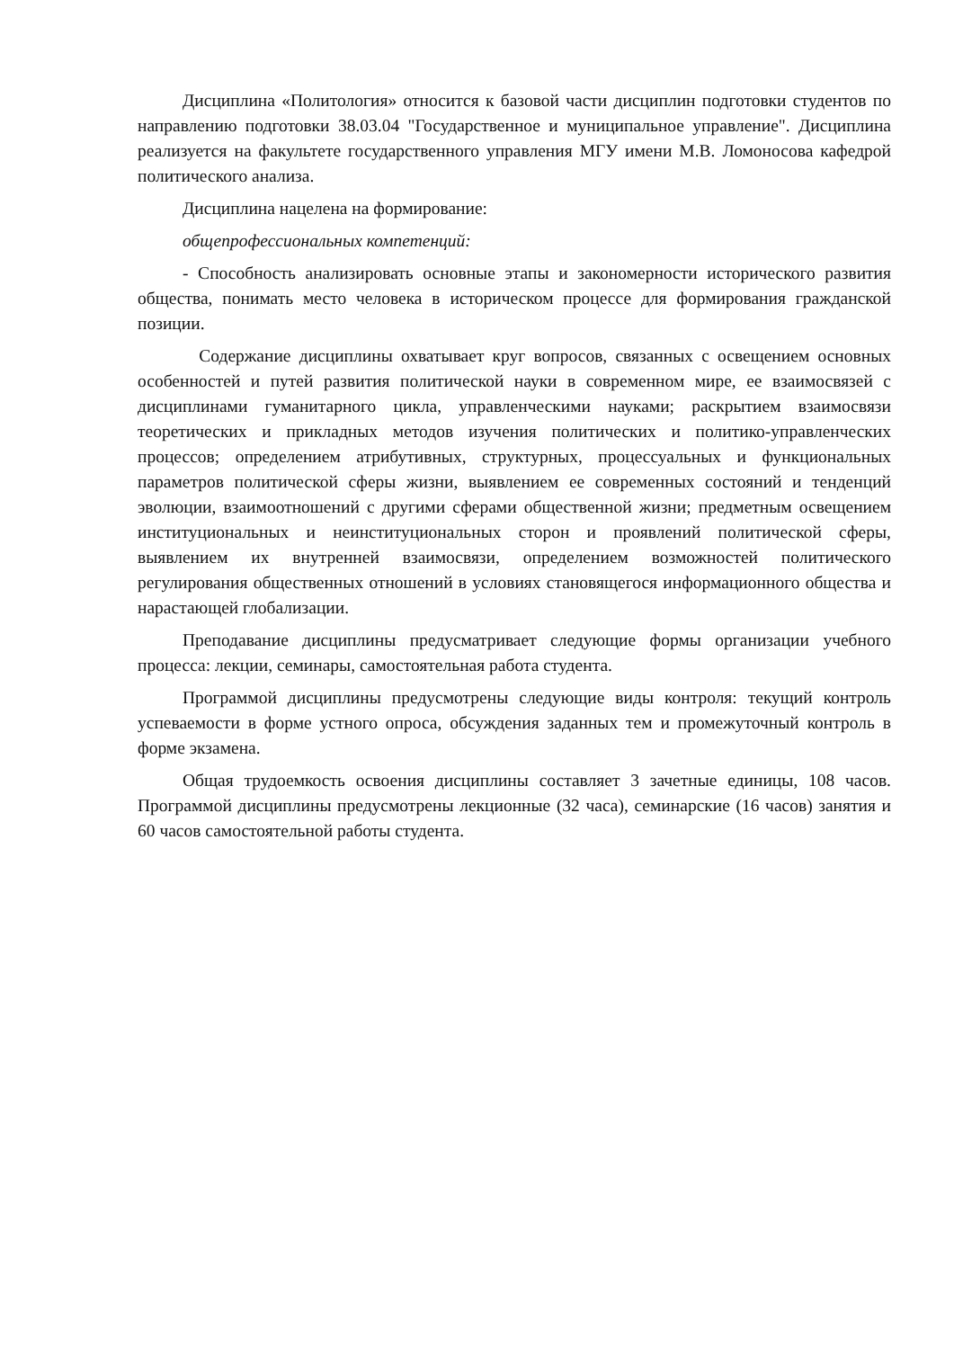Дисциплина «Политология» относится к базовой части дисциплин подготовки студентов по направлению подготовки 38.03.04 "Государственное и муниципальное управление". Дисциплина реализуется на факультете государственного управления МГУ имени М.В. Ломоносова кафедрой политического анализа.
Дисциплина нацелена на формирование:
общепрофессиональных компетенций:
- Способность анализировать основные этапы и закономерности исторического развития общества, понимать место человека в историческом процессе для формирования гражданской позиции.
Содержание дисциплины охватывает круг вопросов, связанных с освещением основных особенностей и путей развития политической науки в современном мире, ее взаимосвязей с дисциплинами гуманитарного цикла, управленческими науками; раскрытием взаимосвязи теоретических и прикладных методов изучения политических и политико-управленческих процессов; определением атрибутивных, структурных, процессуальных и функциональных параметров политической сферы жизни, выявлением ее современных состояний и тенденций эволюции, взаимоотношений с другими сферами общественной жизни; предметным освещением институциональных и неинституциональных сторон и проявлений политической сферы, выявлением их внутренней взаимосвязи, определением возможностей политического регулирования общественных отношений в условиях становящегося информационного общества и нарастающей глобализации.
Преподавание дисциплины предусматривает следующие формы организации учебного процесса: лекции, семинары, самостоятельная работа студента.
Программой дисциплины предусмотрены следующие виды контроля: текущий контроль успеваемости в форме устного опроса, обсуждения заданных тем и промежуточный контроль в форме экзамена.
Общая трудоемкость освоения дисциплины составляет 3 зачетные единицы, 108 часов. Программой дисциплины предусмотрены лекционные (32 часа), семинарские (16 часов) занятия и 60 часов самостоятельной работы студента.